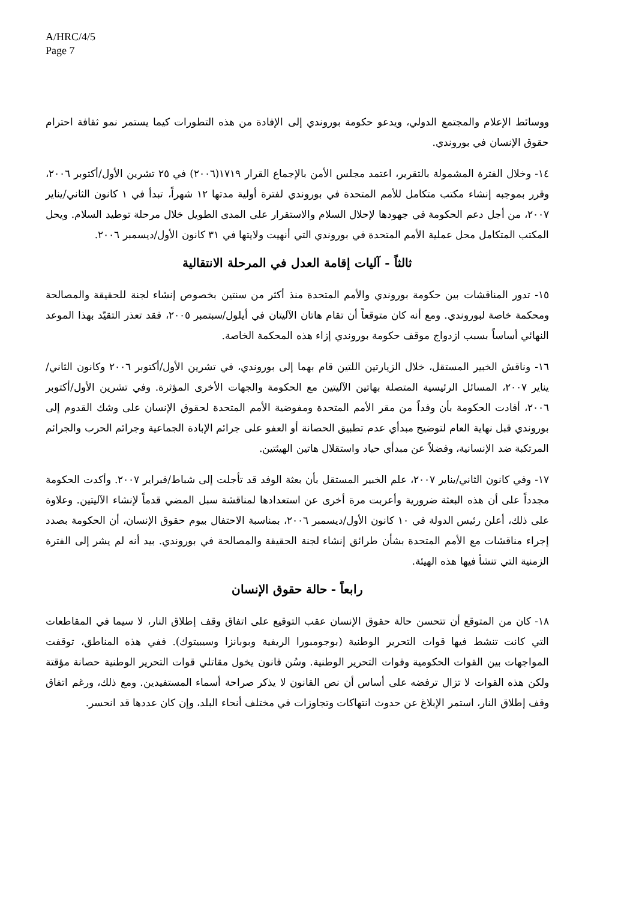A/HRC/4/5
Page 7
ووسائط الإعلام والمجتمع الدولي، ويدعو حكومة بوروندي إلى الإفادة من هذه التطورات كيما يستمر نمو ثقافة احترام حقوق الإنسان في بوروندي.
١٤- وخلال الفترة المشمولة بالتقرير، اعتمد مجلس الأمن بالإجماع القرار ١٧١٩(٢٠٠٦) في ٢٥ تشرين الأول/أكتوبر ٢٠٠٦، وقرر بموجبه إنشاء مكتب متكامل للأمم المتحدة في بوروندي لفترة أولية مدتها ١٢ شهراً، تبدأ في ١ كانون الثاني/يناير ٢٠٠٧، من أجل دعم الحكومة في جهودها لإحلال السلام والاستقرار على المدى الطويل خلال مرحلة توطيد السلام. ويحل المكتب المتكامل محل عملية الأمم المتحدة في بوروندي التي أنهيت ولايتها في ٣١ كانون الأول/ديسمبر ٢٠٠٦.
ثالثاً - آليات إقامة العدل في المرحلة الانتقالية
١٥- تدور المناقشات بين حكومة بوروندي والأمم المتحدة منذ أكثر من سنتين بخصوص إنشاء لجنة للحقيقة والمصالحة ومحكمة خاصة لبوروندي. ومع أنه كان متوقعاً أن تقام هاتان الآليتان في أيلول/سبتمبر ٢٠٠٥، فقد تعذر التقيّد بهذا الموعد النهائي أساساً بسبب ازدواج موقف حكومة بوروندي إزاء هذه المحكمة الخاصة.
١٦- وناقش الخبير المستقل، خلال الزيارتين اللتين قام بهما إلى بوروندي، في تشرين الأول/أكتوبر ٢٠٠٦ وكانون الثاني/يناير ٢٠٠٧، المسائل الرئيسية المتصلة بهاتين الآليتين مع الحكومة والجهات الأخرى المؤثرة. وفي تشرين الأول/أكتوبر ٢٠٠٦، أفادت الحكومة بأن وفداً من مقر الأمم المتحدة ومفوضية الأمم المتحدة لحقوق الإنسان على وشك القدوم إلى بوروندي قبل نهاية العام لتوضيح مبدأي عدم تطبيق الحصانة أو العفو على جرائم الإبادة الجماعية وجرائم الحرب والجرائم المرتكبة ضد الإنسانية، وفضلاً عن مبدأي حياد واستقلال هاتين الهيئتين.
١٧- وفي كانون الثاني/يناير ٢٠٠٧، علم الخبير المستقل بأن بعثة الوفد قد تأجلت إلى شباط/فبراير ٢٠٠٧. وأكدت الحكومة مجدداً على أن هذه البعثة ضرورية وأعربت مرة أخرى عن استعدادها لمناقشة سبل المضي قدماً لإنشاء الآليتين. وعلاوة على ذلك، أعلن رئيس الدولة في ١٠ كانون الأول/ديسمبر ٢٠٠٦، بمناسبة الاحتفال بيوم حقوق الإنسان، أن الحكومة بصدد إجراء مناقشات مع الأمم المتحدة بشأن طرائق إنشاء لجنة الحقيقة والمصالحة في بوروندي. بيد أنه لم يشر إلى الفترة الزمنية التي تنشأ فيها هذه الهيئة.
رابعاً - حالة حقوق الإنسان
١٨- كان من المتوقع أن تتحسن حالة حقوق الإنسان عقب التوقيع على اتفاق وقف إطلاق النار، لا سيما في المقاطعات التي كانت تنشط فيها قوات التحرير الوطنية (بوجومبورا الريفية وبوبانزا وسيبيتوك). ففي هذه المناطق، توقفت المواجهات بين القوات الحكومية وقوات التحرير الوطنية. وسُن قانون يخول مقاتلي قوات التحرير الوطنية حصانة مؤقتة ولكن هذه القوات لا تزال ترفضه على أساس أن نص القانون لا يذكر صراحة أسماء المستفيدين. ومع ذلك، ورغم اتفاق وقف إطلاق النار، استمر الإبلاغ عن حدوث انتهاكات وتجاوزات في مختلف أنحاء البلد، وإن كان عددها قد انحسر.